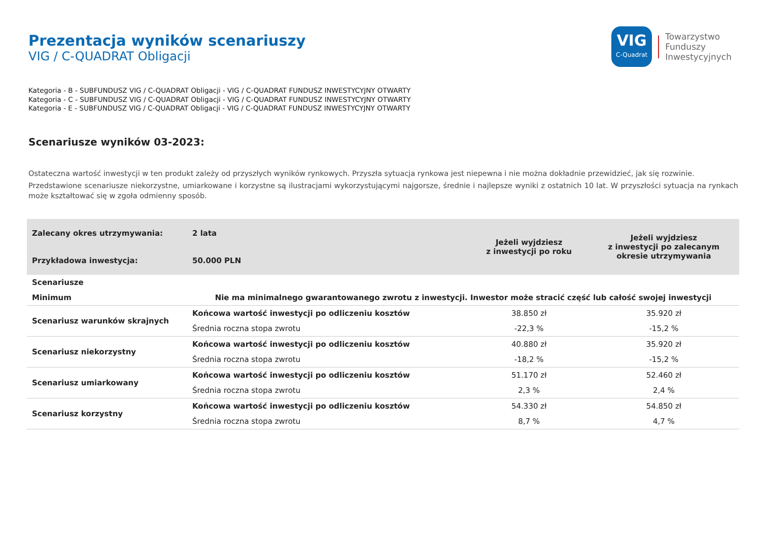Prezentacja wyników scenariuszy
VIG / C-QUADRAT Obligacji
VIG
C-Quadrat
Towarzystwo
Funduszy
Inwestycyjnych
Kategoria - B - SUBFUNDUSZ VIG / C-QUADRAT Obligacji - VIG / C-QUADRAT FUNDUSZ INWESTYCYJNY OTWARTY
Kategoria - C - SUBFUNDUSZ VIG / C-QUADRAT Obligacji - VIG / C-QUADRAT FUNDUSZ INWESTYCYJNY OTWARTY
Kategoria - E - SUBFUNDUSZ VIG / C-QUADRAT Obligacji - VIG / C-QUADRAT FUNDUSZ INWESTYCYJNY OTWARTY
Scenariusze wyników 03-2023:
Ostateczna wartość inwestycji w ten produkt zależy od przyszłych wyników rynkowych. Przyszła sytuacja rynkowa jest niepewna i nie można dokładnie przewidzieć, jak się rozwinie.
Przedstawione scenariusze niekorzystne, umiarkowane i korzystne są ilustracjami wykorzystującymi najgorsze, średnie i najlepsze wyniki z ostatnich 10 lat. W przyszłości sytuacja na rynkach może kształtować się w zgoła odmienny sposób.
| Zalecany okres utrzymywania: Przykładowa inwestycja: | 2 lata 50.000 PLN | Jeżeli wyjdziesz z inwestycji po roku | Jeżeli wyjdziesz z inwestycji po zalecanym okresie utrzymywania |
| Scenariusze | | | |
| Minimum | Nie ma minimalnego gwarantowanego zwrotu z inwestycji. Inwestor może stracić część lub całość swojej inwestycji | | |
| Scenariusz warunków skrajnych | Końcowa wartość inwestycji po odliczeniu kosztów | 38.850 zł | 35.920 zł |
| | Średnia roczna stopa zwrotu | -22,3 % | -15,2 % |
| Scenariusz niekorzystny | Końcowa wartość inwestycji po odliczeniu kosztów | 40.880 zł | 35.920 zł |
| | Średnia roczna stopa zwrotu | -18,2 % | -15,2 % |
| Scenariusz umiarkowany | Końcowa wartość inwestycji po odliczeniu kosztów | 51.170 zł | 52.460 zł |
| | Średnia roczna stopa zwrotu | 2,3 % | 2,4 % |
| Scenariusz korzystny | Końcowa wartość inwestycji po odliczeniu kosztów | 54.330 zł | 54.850 zł |
| | Średnia roczna stopa zwrotu | 8,7 % | 4,7 % |